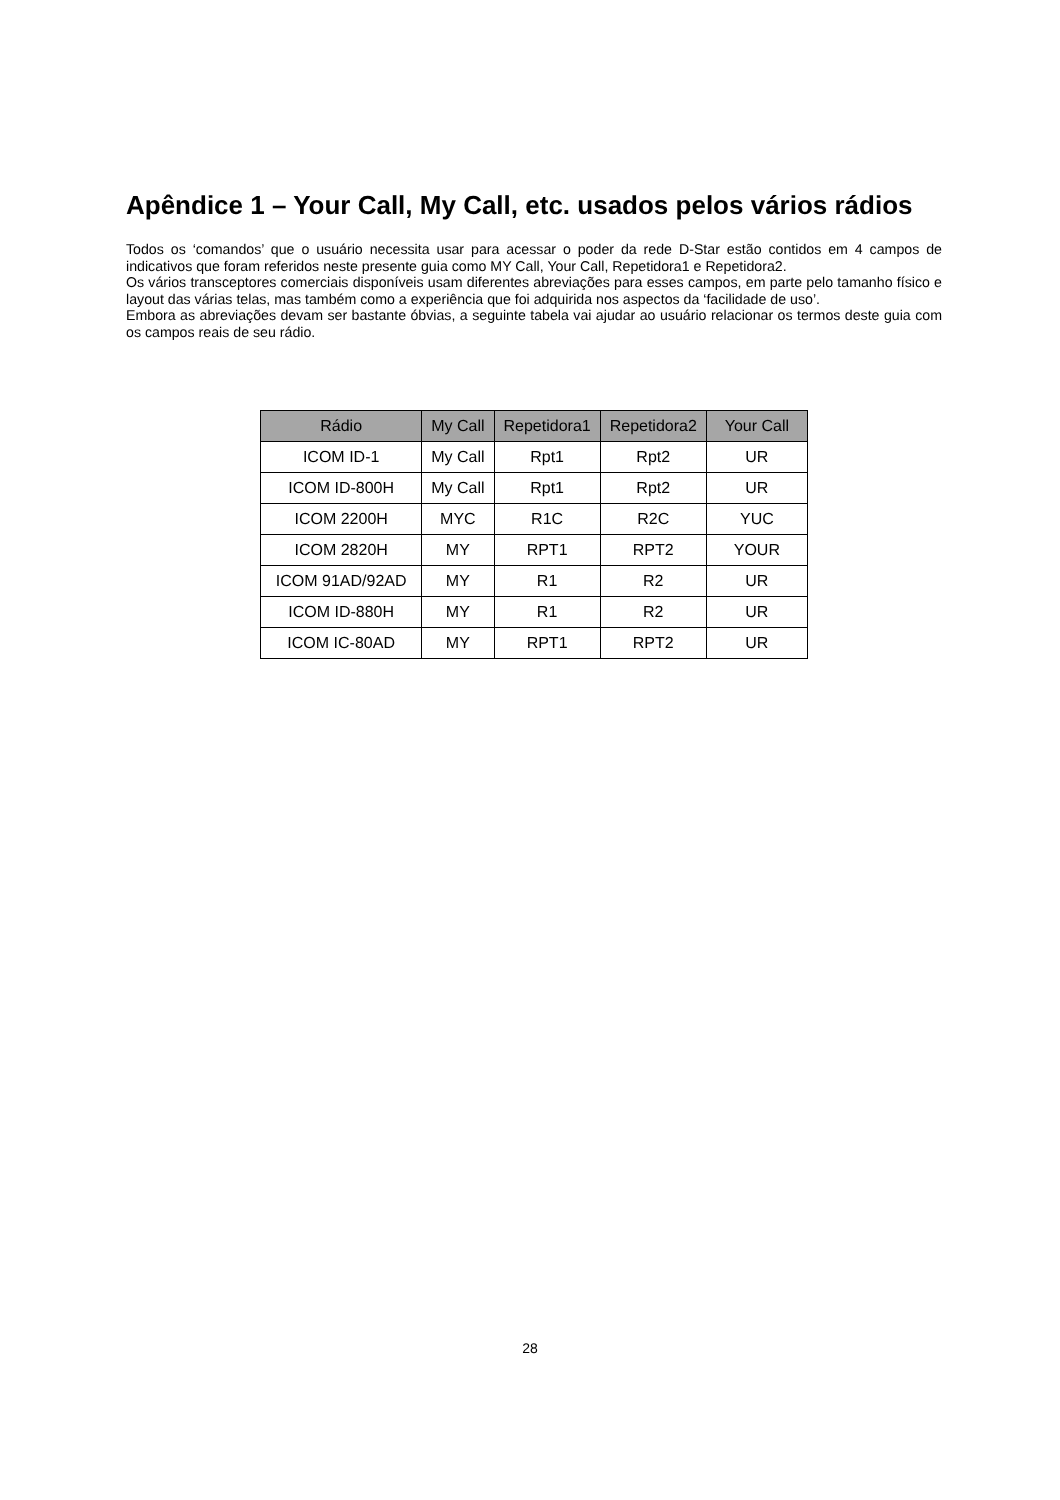Apêndice 1 – Your Call, My Call, etc. usados pelos vários rádios
Todos os ‘comandos’ que o usuário necessita usar para acessar o poder da rede D-Star estão contidos em 4 campos de indicativos que foram referidos neste presente guia como MY Call, Your Call, Repetidora1 e Repetidora2.
Os vários transceptores comerciais disponíveis usam diferentes abreviações para esses campos, em parte pelo tamanho físico e layout das várias telas, mas também como a experiência que foi adquirida nos aspectos da ‘facilidade de uso’.
Embora as abreviações devam ser bastante óbvias, a seguinte tabela vai ajudar ao usuário relacionar os termos deste guia com os campos reais de seu rádio.
| Rádio | My Call | Repetidora1 | Repetidora2 | Your Call |
| --- | --- | --- | --- | --- |
| ICOM ID-1 | My Call | Rpt1 | Rpt2 | UR |
| ICOM ID-800H | My Call | Rpt1 | Rpt2 | UR |
| ICOM 2200H | MYC | R1C | R2C | YUC |
| ICOM 2820H | MY | RPT1 | RPT2 | YOUR |
| ICOM 91AD/92AD | MY | R1 | R2 | UR |
| ICOM ID-880H | MY | R1 | R2 | UR |
| ICOM IC-80AD | MY | RPT1 | RPT2 | UR |
28